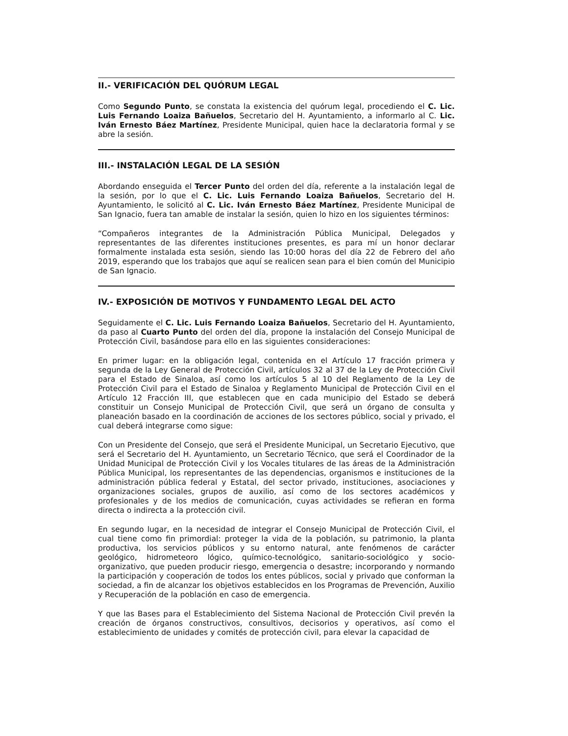II.- VERIFICACIÓN DEL QUÓRUM LEGAL
Como Segundo Punto, se constata la existencia del quórum legal, procediendo el C. Lic. Luis Fernando Loaiza Bañuelos, Secretario del H. Ayuntamiento, a informarlo al C. Lic. Iván Ernesto Báez Martínez, Presidente Municipal, quien hace la declaratoria formal y se abre la sesión.
III.- INSTALACIÓN LEGAL DE LA SESIÓN
Abordando enseguida el Tercer Punto del orden del día, referente a la instalación legal de la sesión, por lo que el C. Lic. Luis Fernando Loaiza Bañuelos, Secretario del H. Ayuntamiento, le solicitó al C. Lic. Iván Ernesto Báez Martínez, Presidente Municipal de San Ignacio, fuera tan amable de instalar la sesión, quien lo hizo en los siguientes términos:
“Compañeros integrantes de la Administración Pública Municipal, Delegados y representantes de las diferentes instituciones presentes, es para mí un honor declarar formalmente instalada esta sesión, siendo las 10:00 horas del día 22 de Febrero del año 2019, esperando que los trabajos que aquí se realicen sean para el bien común del Municipio de San Ignacio.
IV.- EXPOSICIÓN DE MOTIVOS Y FUNDAMENTO LEGAL DEL ACTO
Seguidamente el C. Lic. Luis Fernando Loaiza Bañuelos, Secretario del H. Ayuntamiento, da paso al Cuarto Punto del orden del día, propone la instalación del Consejo Municipal de Protección Civil, basándose para ello en las siguientes consideraciones:
En primer lugar: en la obligación legal, contenida en el Artículo 17 fracción primera y segunda de la Ley General de Protección Civil, artículos 32 al 37 de la Ley de Protección Civil para el Estado de Sinaloa, así como los artículos 5 al 10 del Reglamento de la Ley de Protección Civil para el Estado de Sinaloa y Reglamento Municipal de Protección Civil en el Artículo 12 Fracción III, que establecen que en cada municipio del Estado se deberá constituir un Consejo Municipal de Protección Civil, que será un órgano de consulta y planeación basado en la coordinación de acciones de los sectores público, social y privado, el cual deberá integrarse como sigue:
Con un Presidente del Consejo, que será el Presidente Municipal, un Secretario Ejecutivo, que será el Secretario del H. Ayuntamiento, un Secretario Técnico, que será el Coordinador de la Unidad Municipal de Protección Civil y los Vocales titulares de las áreas de la Administración Pública Municipal, los representantes de las dependencias, organismos e instituciones de la administración pública federal y Estatal, del sector privado, instituciones, asociaciones y organizaciones sociales, grupos de auxilio, así como de los sectores académicos y profesionales y de los medios de comunicación, cuyas actividades se refieran en forma directa o indirecta a la protección civil.
En segundo lugar, en la necesidad de integrar el Consejo Municipal de Protección Civil, el cual tiene como fin primordial: proteger la vida de la población, su patrimonio, la planta productiva, los servicios públicos y su entorno natural, ante fenómenos de carácter geológico, hidrometeoro lógico, químico-tecnológico, sanitario-sociológico y socio-organizativo, que pueden producir riesgo, emergencia o desastre; incorporando y normando la participación y cooperación de todos los entes públicos, social y privado que conforman la sociedad, a fin de alcanzar los objetivos establecidos en los Programas de Prevención, Auxilio y Recuperación de la población en caso de emergencia.
Y que las Bases para el Establecimiento del Sistema Nacional de Protección Civil prevén la creación de órganos constructivos, consultivos, decisorios y operativos, así como el establecimiento de unidades y comités de protección civil, para elevar la capacidad de